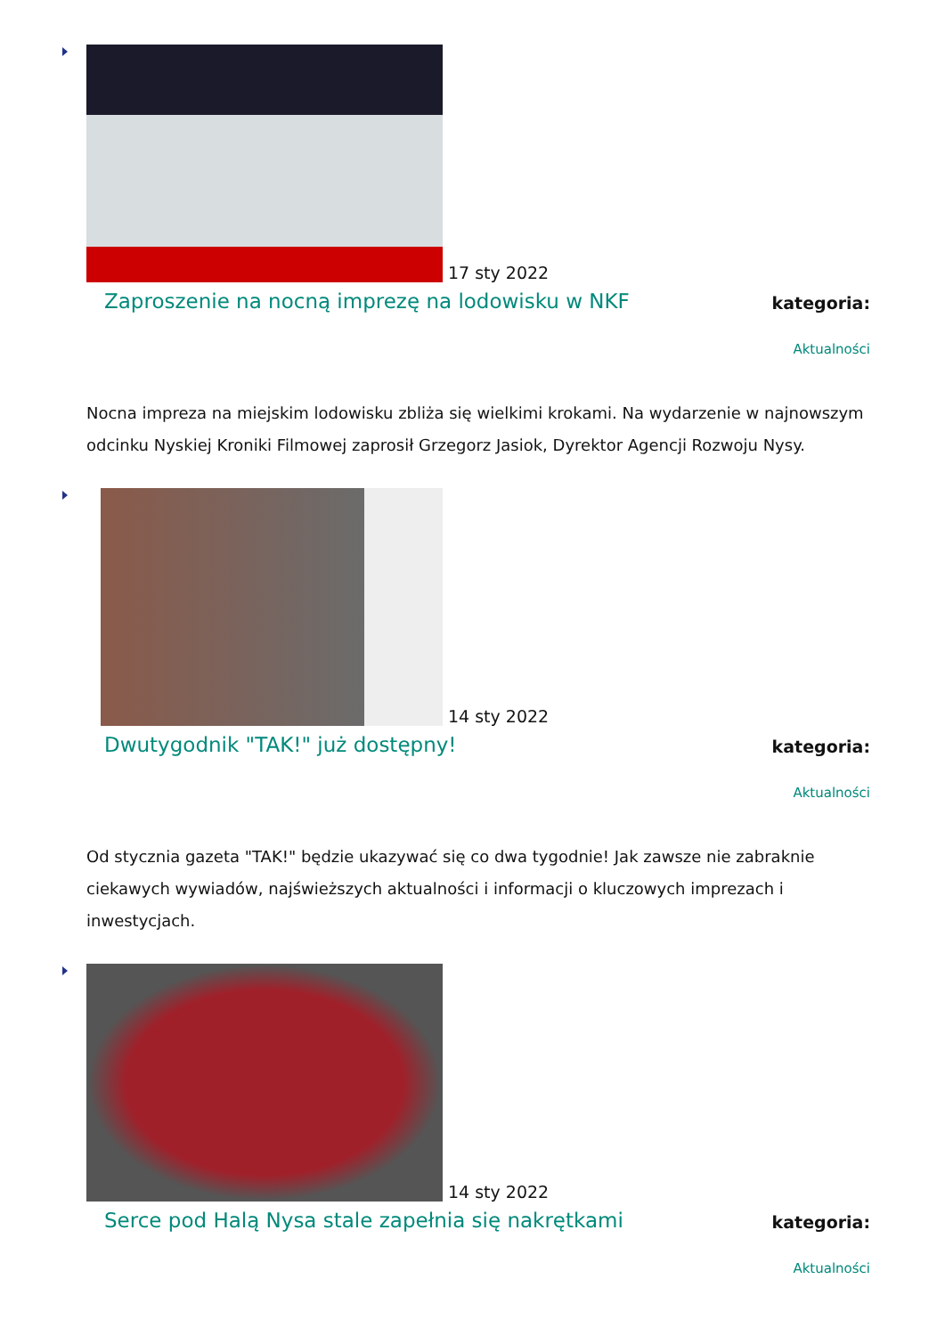17 sty 2022
Zaproszenie na nocną imprezę na lodowisku w NKF
kategoria:
Aktualności
Nocna impreza na miejskim lodowisku zbliża się wielkimi krokami. Na wydarzenie w najnowszym odcinku Nyskiej Kroniki Filmowej zaprosił Grzegorz Jasiok, Dyrektor Agencji Rozwoju Nysy.
14 sty 2022
Dwutygodnik "TAK!" już dostępny!
kategoria:
Aktualności
Od stycznia gazeta "TAK!" będzie ukazywać się co dwa tygodnie! Jak zawsze nie zabraknie ciekawych wywiadów, najświeższych aktualności i informacji o kluczowych imprezach i inwestycjach.
14 sty 2022
Serce pod Halą Nysa stale zapełnia się nakrętkami
kategoria:
Aktualności